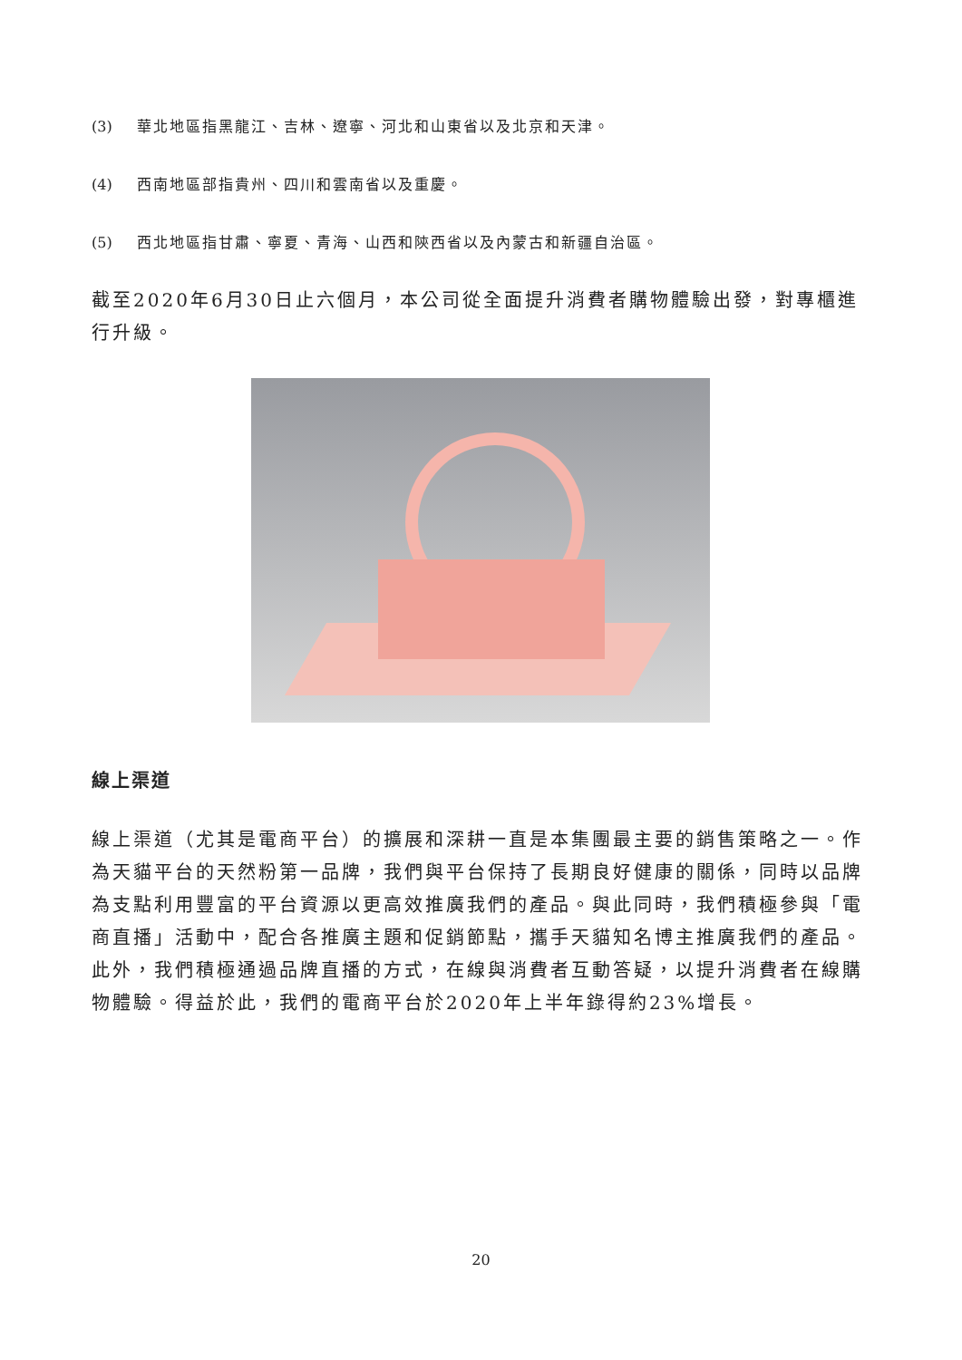(3) 華北地區指黑龍江、吉林、遼寧、河北和山東省以及北京和天津。
(4) 西南地區部指貴州、四川和雲南省以及重慶。
(5) 西北地區指甘肅、寧夏、青海、山西和陝西省以及內蒙古和新疆自治區。
截至2020年6月30日止六個月，本公司從全面提升消費者購物體驗出發，對專櫃進行升級。
線上渠道
線上渠道（尤其是電商平台）的擴展和深耕一直是本集團最主要的銷售策略之一。作為天貓平台的天然粉第一品牌，我們與平台保持了長期良好健康的關係，同時以品牌為支點利用豐富的平台資源以更高效推廣我們的產品。與此同時，我們積極參與「電商直播」活動中，配合各推廣主題和促銷節點，攜手天貓知名博主推廣我們的產品。此外，我們積極通過品牌直播的方式，在線與消費者互動答疑，以提升消費者在線購物體驗。得益於此，我們的電商平台於2020年上半年錄得約23%增長。
20